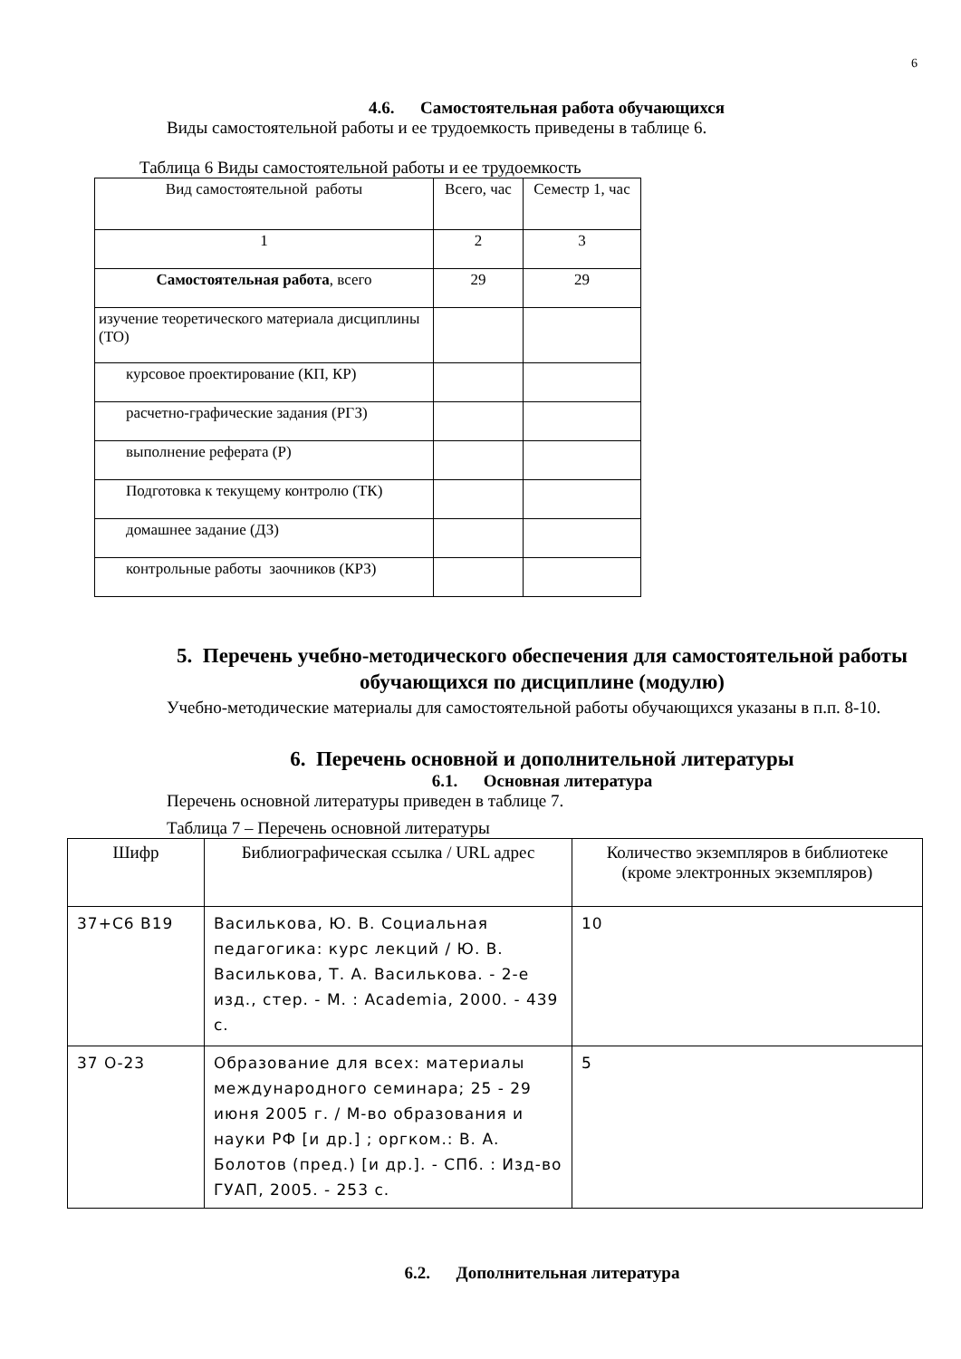6
4.6. Самостоятельная работа обучающихся
Виды самостоятельной работы и ее трудоемкость приведены в таблице 6.
Таблица 6 Виды самостоятельной работы и ее трудоемкость
| Вид самостоятельной работы | Всего, час | Семестр 1, час |
| --- | --- | --- |
| 1 | 2 | 3 |
| Самостоятельная работа , всего | 29 | 29 |
| изучение теоретического материала дисциплины (ТО) | | |
| курсовое проектирование (КП, КР) | | |
| расчетно-графические задания (РГЗ) | | |
| выполнение реферата (Р) | | |
| Подготовка к текущему контролю (ТК) | | |
| домашнее задание (ДЗ) | | |
| контрольные работы заочников (КРЗ) | | |
5. Перечень учебно-методического обеспечения для самостоятельной работы обучающихся по дисциплине (модулю)
Учебно-методические материалы для самостоятельной работы обучающихся указаны в п.п. 8-10.
6. Перечень основной и дополнительной литературы
6.1. Основная литература
Перечень основной литературы приведен в таблице 7.
Таблица 7 – Перечень основной литературы
| Шифр | Библиографическая ссылка / URL адрес | Количество экземпляров в библиотеке (кроме электронных экземпляров) |
| --- | --- | --- |
| 37+С6 В19 | Василькова, Ю. В. Социальная педагогика: курс лекций / Ю. В. Василькова, Т. А. Василькова. - 2-е изд., стер. - М. : Academia, 2000. - 439 с. | 10 |
| 37 О-23 | Образование для всех: материалы международного семинара; 25 - 29 июня 2005 г. / М-во образования и науки РФ [и др.] ; оргком.: В. А. Болотов (пред.) [и др.]. - СПб. : Изд-во ГУАП, 2005. - 253 с. | 5 |
6.2. Дополнительная литература